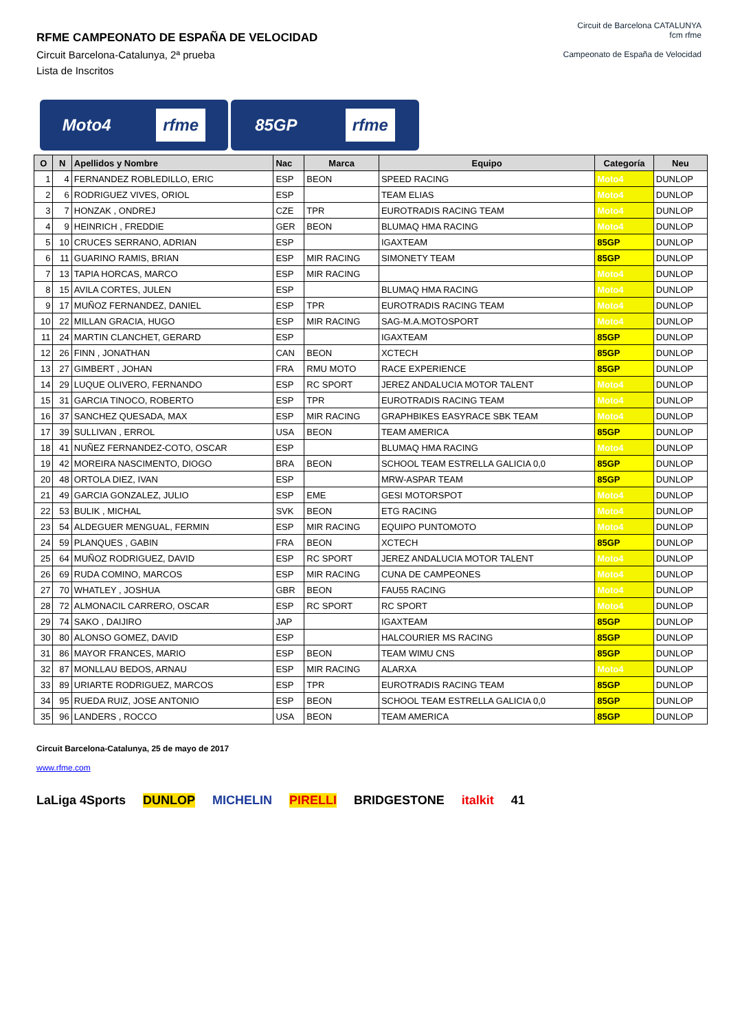RFME CAMPEONATO DE ESPAÑA DE VELOCIDAD
Circuit Barcelona-Catalunya, 2ª prueba
Lista de Inscritos
Circuit de Barcelona CATALUNYA
fcm rfme
Campeonato de España de Velocidad
Moto4 rfme
85GP rfme
| O | N | Apellidos y Nombre | Nac | Marca | Equipo | Categoría | Neu |
| --- | --- | --- | --- | --- | --- | --- | --- |
| 1 | 4 | FERNANDEZ ROBLEDILLO, ERIC | ESP | BEON | SPEED RACING | Moto4 | DUNLOP |
| 2 | 6 | RODRIGUEZ VIVES, ORIOL | ESP | | TEAM ELIAS | Moto4 | DUNLOP |
| 3 | 7 | HONZAK , ONDREJ | CZE | TPR | EUROTRADIS RACING TEAM | Moto4 | DUNLOP |
| 4 | 9 | HEINRICH , FREDDIE | GER | BEON | BLUMAQ HMA RACING | Moto4 | DUNLOP |
| 5 | 10 | CRUCES SERRANO, ADRIAN | ESP | | IGAXTEAM | 85GP | DUNLOP |
| 6 | 11 | GUARINO RAMIS, BRIAN | ESP | MIR RACING | SIMONETY TEAM | 85GP | DUNLOP |
| 7 | 13 | TAPIA HORCAS, MARCO | ESP | MIR RACING | | Moto4 | DUNLOP |
| 8 | 15 | AVILA CORTES, JULEN | ESP | | BLUMAQ HMA RACING | Moto4 | DUNLOP |
| 9 | 17 | MUÑOZ FERNANDEZ, DANIEL | ESP | TPR | EUROTRADIS RACING TEAM | Moto4 | DUNLOP |
| 10 | 22 | MILLAN GRACIA, HUGO | ESP | MIR RACING | SAG-M.A.MOTOSPORT | Moto4 | DUNLOP |
| 11 | 24 | MARTIN CLANCHET, GERARD | ESP | | IGAXTEAM | 85GP | DUNLOP |
| 12 | 26 | FINN , JONATHAN | CAN | BEON | XCTECH | 85GP | DUNLOP |
| 13 | 27 | GIMBERT , JOHAN | FRA | RMU MOTO | RACE EXPERIENCE | 85GP | DUNLOP |
| 14 | 29 | LUQUE OLIVERO, FERNANDO | ESP | RC SPORT | JEREZ ANDALUCIA MOTOR TALENT | Moto4 | DUNLOP |
| 15 | 31 | GARCIA TINOCO, ROBERTO | ESP | TPR | EUROTRADIS RACING TEAM | Moto4 | DUNLOP |
| 16 | 37 | SANCHEZ QUESADA, MAX | ESP | MIR RACING | GRAPHBIKES EASYRACE SBK TEAM | Moto4 | DUNLOP |
| 17 | 39 | SULLIVAN , ERROL | USA | BEON | TEAM AMERICA | 85GP | DUNLOP |
| 18 | 41 | NUÑEZ FERNANDEZ-COTO, OSCAR | ESP | | BLUMAQ HMA RACING | Moto4 | DUNLOP |
| 19 | 42 | MOREIRA NASCIMENTO, DIOGO | BRA | BEON | SCHOOL TEAM ESTRELLA GALICIA 0,0 | 85GP | DUNLOP |
| 20 | 48 | ORTOLA DIEZ, IVAN | ESP | | MRW-ASPAR TEAM | 85GP | DUNLOP |
| 21 | 49 | GARCIA GONZALEZ, JULIO | ESP | EME | GESI MOTORSPOT | Moto4 | DUNLOP |
| 22 | 53 | BULIK , MICHAL | SVK | BEON | ETG RACING | Moto4 | DUNLOP |
| 23 | 54 | ALDEGUER MENGUAL, FERMIN | ESP | MIR RACING | EQUIPO PUNTOMOTO | Moto4 | DUNLOP |
| 24 | 59 | PLANQUES , GABIN | FRA | BEON | XCTECH | 85GP | DUNLOP |
| 25 | 64 | MUÑOZ RODRIGUEZ, DAVID | ESP | RC SPORT | JEREZ ANDALUCIA MOTOR TALENT | Moto4 | DUNLOP |
| 26 | 69 | RUDA COMINO, MARCOS | ESP | MIR RACING | CUNA DE CAMPEONES | Moto4 | DUNLOP |
| 27 | 70 | WHATLEY , JOSHUA | GBR | BEON | FAU55 RACING | Moto4 | DUNLOP |
| 28 | 72 | ALMONACIL CARRERO, OSCAR | ESP | RC SPORT | RC SPORT | Moto4 | DUNLOP |
| 29 | 74 | SAKO , DAIJIRO | JAP | | IGAXTEAM | 85GP | DUNLOP |
| 30 | 80 | ALONSO GOMEZ, DAVID | ESP | | HALCOURIER MS RACING | 85GP | DUNLOP |
| 31 | 86 | MAYOR FRANCES, MARIO | ESP | BEON | TEAM WIMU CNS | 85GP | DUNLOP |
| 32 | 87 | MONLLAU BEDOS, ARNAU | ESP | MIR RACING | ALARXA | Moto4 | DUNLOP |
| 33 | 89 | URIARTE RODRIGUEZ, MARCOS | ESP | TPR | EUROTRADIS RACING TEAM | 85GP | DUNLOP |
| 34 | 95 | RUEDA RUIZ, JOSE ANTONIO | ESP | BEON | SCHOOL TEAM ESTRELLA GALICIA 0,0 | 85GP | DUNLOP |
| 35 | 96 | LANDERS , ROCCO | USA | BEON | TEAM AMERICA | 85GP | DUNLOP |
Circuit Barcelona-Catalunya, 25 de mayo de 2017
www.rfme.com
LaLiga 4Sports DUNLOP MICHELIN PIRELLI BRIDGESTONE italkit 41